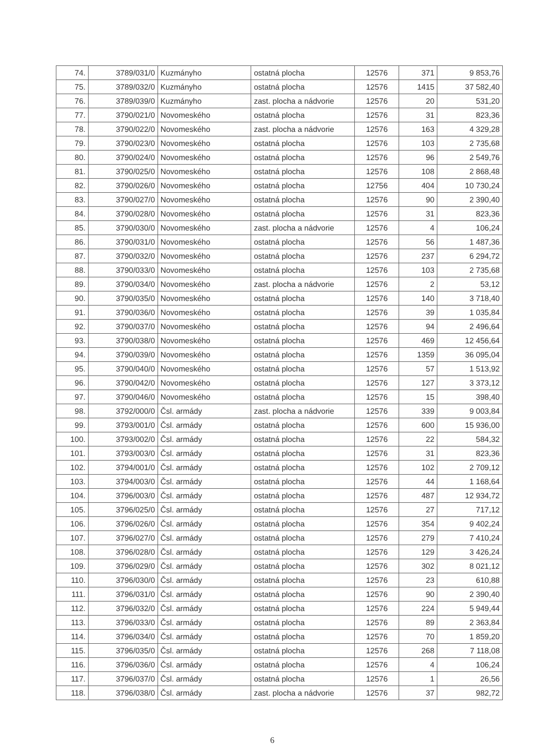| 74. | 3789/031/0 | Kuzmányho | ostatná plocha | 12576 | 371 | 9 853,76 |
| 75. | 3789/032/0 | Kuzmányho | ostatná plocha | 12576 | 1415 | 37 582,40 |
| 76. | 3789/039/0 | Kuzmányho | zast. plocha a nádvorie | 12576 | 20 | 531,20 |
| 77. | 3790/021/0 | Novomeského | ostatná plocha | 12576 | 31 | 823,36 |
| 78. | 3790/022/0 | Novomeského | zast. plocha a nádvorie | 12576 | 163 | 4 329,28 |
| 79. | 3790/023/0 | Novomeského | ostatná plocha | 12576 | 103 | 2 735,68 |
| 80. | 3790/024/0 | Novomeského | ostatná plocha | 12576 | 96 | 2 549,76 |
| 81. | 3790/025/0 | Novomeského | ostatná plocha | 12576 | 108 | 2 868,48 |
| 82. | 3790/026/0 | Novomeského | ostatná plocha | 12756 | 404 | 10 730,24 |
| 83. | 3790/027/0 | Novomeského | ostatná plocha | 12576 | 90 | 2 390,40 |
| 84. | 3790/028/0 | Novomeského | ostatná plocha | 12576 | 31 | 823,36 |
| 85. | 3790/030/0 | Novomeského | zast. plocha a nádvorie | 12576 | 4 | 106,24 |
| 86. | 3790/031/0 | Novomeského | ostatná plocha | 12576 | 56 | 1 487,36 |
| 87. | 3790/032/0 | Novomeského | ostatná plocha | 12576 | 237 | 6 294,72 |
| 88. | 3790/033/0 | Novomeského | ostatná plocha | 12576 | 103 | 2 735,68 |
| 89. | 3790/034/0 | Novomeského | zast. plocha a nádvorie | 12576 | 2 | 53,12 |
| 90. | 3790/035/0 | Novomeského | ostatná plocha | 12576 | 140 | 3 718,40 |
| 91. | 3790/036/0 | Novomeského | ostatná plocha | 12576 | 39 | 1 035,84 |
| 92. | 3790/037/0 | Novomeského | ostatná plocha | 12576 | 94 | 2 496,64 |
| 93. | 3790/038/0 | Novomeského | ostatná plocha | 12576 | 469 | 12 456,64 |
| 94. | 3790/039/0 | Novomeského | ostatná plocha | 12576 | 1359 | 36 095,04 |
| 95. | 3790/040/0 | Novomeského | ostatná plocha | 12576 | 57 | 1 513,92 |
| 96. | 3790/042/0 | Novomeského | ostatná plocha | 12576 | 127 | 3 373,12 |
| 97. | 3790/046/0 | Novomeského | ostatná plocha | 12576 | 15 | 398,40 |
| 98. | 3792/000/0 | Čsl. armády | zast. plocha a nádvorie | 12576 | 339 | 9 003,84 |
| 99. | 3793/001/0 | Čsl. armády | ostatná plocha | 12576 | 600 | 15 936,00 |
| 100. | 3793/002/0 | Čsl. armády | ostatná plocha | 12576 | 22 | 584,32 |
| 101. | 3793/003/0 | Čsl. armády | ostatná plocha | 12576 | 31 | 823,36 |
| 102. | 3794/001/0 | Čsl. armády | ostatná plocha | 12576 | 102 | 2 709,12 |
| 103. | 3794/003/0 | Čsl. armády | ostatná plocha | 12576 | 44 | 1 168,64 |
| 104. | 3796/003/0 | Čsl. armády | ostatná plocha | 12576 | 487 | 12 934,72 |
| 105. | 3796/025/0 | Čsl. armády | ostatná plocha | 12576 | 27 | 717,12 |
| 106. | 3796/026/0 | Čsl. armády | ostatná plocha | 12576 | 354 | 9 402,24 |
| 107. | 3796/027/0 | Čsl. armády | ostatná plocha | 12576 | 279 | 7 410,24 |
| 108. | 3796/028/0 | Čsl. armády | ostatná plocha | 12576 | 129 | 3 426,24 |
| 109. | 3796/029/0 | Čsl. armády | ostatná plocha | 12576 | 302 | 8 021,12 |
| 110. | 3796/030/0 | Čsl. armády | ostatná plocha | 12576 | 23 | 610,88 |
| 111. | 3796/031/0 | Čsl. armády | ostatná plocha | 12576 | 90 | 2 390,40 |
| 112. | 3796/032/0 | Čsl. armády | ostatná plocha | 12576 | 224 | 5 949,44 |
| 113. | 3796/033/0 | Čsl. armády | ostatná plocha | 12576 | 89 | 2 363,84 |
| 114. | 3796/034/0 | Čsl. armády | ostatná plocha | 12576 | 70 | 1 859,20 |
| 115. | 3796/035/0 | Čsl. armády | ostatná plocha | 12576 | 268 | 7 118,08 |
| 116. | 3796/036/0 | Čsl. armády | ostatná plocha | 12576 | 4 | 106,24 |
| 117. | 3796/037/0 | Čsl. armády | ostatná plocha | 12576 | 1 | 26,56 |
| 118. | 3796/038/0 | Čsl. armády | zast. plocha a nádvorie | 12576 | 37 | 982,72 |
6